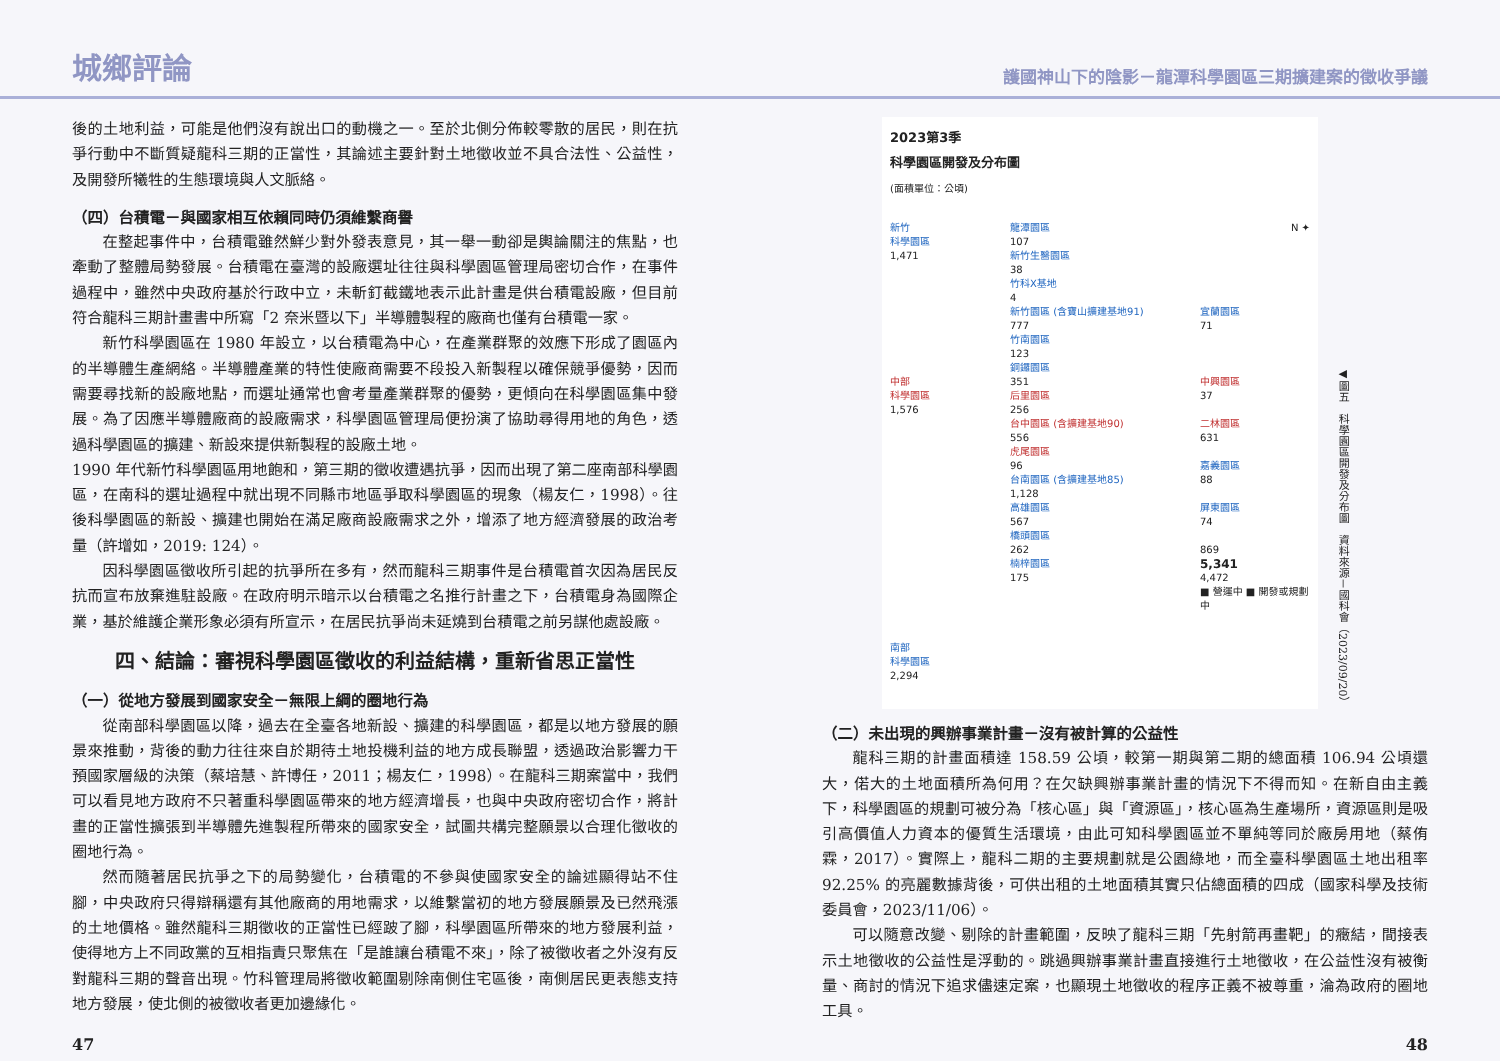城鄉評論
護國神山下的陰影－龍潭科學園區三期擴建案的徵收爭議
後的土地利益，可能是他們沒有說出口的動機之一。至於北側分佈較零散的居民，則在抗爭行動中不斷質疑龍科三期的正當性，其論述主要針對土地徵收並不具合法性、公益性，及開發所犧牲的生態環境與人文脈絡。
（四）台積電－與國家相互依賴同時仍須維繫商譽
在整起事件中，台積電雖然鮮少對外發表意見，其一舉一動卻是輿論關注的焦點，也牽動了整體局勢發展。台積電在臺灣的設廠選址往往與科學園區管理局密切合作，在事件過程中，雖然中央政府基於行政中立，未斬釘截鐵地表示此計畫是供台積電設廠，但目前符合龍科三期計畫書中所寫「2 奈米暨以下」半導體製程的廠商也僅有台積電一家。
新竹科學園區在 1980 年設立，以台積電為中心，在產業群聚的效應下形成了園區內的半導體生產網絡。半導體產業的特性使廠商需要不段投入新製程以確保競爭優勢，因而需要尋找新的設廠地點，而選址通常也會考量產業群聚的優勢，更傾向在科學園區集中發展。為了因應半導體廠商的設廠需求，科學園區管理局便扮演了協助尋得用地的角色，透過科學園區的擴建、新設來提供新製程的設廠土地。
1990 年代新竹科學園區用地飽和，第三期的徵收遭遇抗爭，因而出現了第二座南部科學園區，在南科的選址過程中就出現不同縣市地區爭取科學園區的現象（楊友仁，1998）。往後科學園區的新設、擴建也開始在滿足廠商設廠需求之外，增添了地方經濟發展的政治考量（許增如，2019: 124）。
因科學園區徵收所引起的抗爭所在多有，然而龍科三期事件是台積電首次因為居民反抗而宣布放棄進駐設廠。在政府明示暗示以台積電之名推行計畫之下，台積電身為國際企業，基於維護企業形象必須有所宣示，在居民抗爭尚未延燒到台積電之前另謀他處設廠。
四、結論：審視科學園區徵收的利益結構，重新省思正當性
（一）從地方發展到國家安全－無限上綱的圈地行為
從南部科學園區以降，過去在全臺各地新設、擴建的科學園區，都是以地方發展的願景來推動，背後的動力往往來自於期待土地投機利益的地方成長聯盟，透過政治影響力干預國家層級的決策（蔡培慧、許博任，2011；楊友仁，1998）。在龍科三期案當中，我們可以看見地方政府不只著重科學園區帶來的地方經濟增長，也與中央政府密切合作，將計畫的正當性擴張到半導體先進製程所帶來的國家安全，試圖共構完整願景以合理化徵收的圈地行為。
然而隨著居民抗爭之下的局勢變化，台積電的不參與使國家安全的論述顯得站不住腳，中央政府只得辯稱還有其他廠商的用地需求，以維繫當初的地方發展願景及已然飛漲的土地價格。雖然龍科三期徵收的正當性已經跛了腳，科學園區所帶來的地方發展利益，使得地方上不同政黨的互相指責只聚焦在「是誰讓台積電不來」，除了被徵收者之外沒有反對龍科三期的聲音出現。竹科管理局將徵收範圍剔除南側住宅區後，南側居民更表態支持地方發展，使北側的被徵收者更加邊緣化。
2023第3季
科學園區開發及分布圖
(面積單位：公頃)
新竹
科學園區
1,471
中部
科學園區
1,576
南部
科學園區
2,294
龍潭園區
107
新竹生醫園區
38
竹科X基地
4
新竹園區 (含寶山擴建基地91)
777
竹南園區
123
銅鑼園區
351
后里園區
256
台中園區 (含擴建基地90)
556
虎尾園區
96
台南園區 (含擴建基地85)
1,128
高雄園區
567
橋頭園區
262
楠梓園區
175
N ✦
宜蘭園區
71
中興園區
37
二林園區
631
嘉義園區
88
屏東園區
74
869
5,341
4,472
■ 營運中 ■ 開發或規劃中
◀圖五　科學園區開發及分布圖　資料來源－國科會（2023/09/20）
（二）未出現的興辦事業計畫－沒有被計算的公益性
龍科三期的計畫面積達 158.59 公頃，較第一期與第二期的總面積 106.94 公頃還大，偌大的土地面積所為何用？在欠缺興辦事業計畫的情況下不得而知。在新自由主義下，科學園區的規劃可被分為「核心區」與「資源區」，核心區為生產場所，資源區則是吸引高價值人力資本的優質生活環境，由此可知科學園區並不單純等同於廠房用地（蔡侑霖，2017）。實際上，龍科二期的主要規劃就是公園綠地，而全臺科學園區土地出租率 92.25% 的亮麗數據背後，可供出租的土地面積其實只佔總面積的四成（國家科學及技術委員會，2023/11/06）。
可以隨意改變、剔除的計畫範圍，反映了龍科三期「先射箭再畫靶」的癥結，間接表示土地徵收的公益性是浮動的。跳過興辦事業計畫直接進行土地徵收，在公益性沒有被衡量、商討的情況下追求儘速定案，也顯現土地徵收的程序正義不被尊重，淪為政府的圈地工具。
47 48